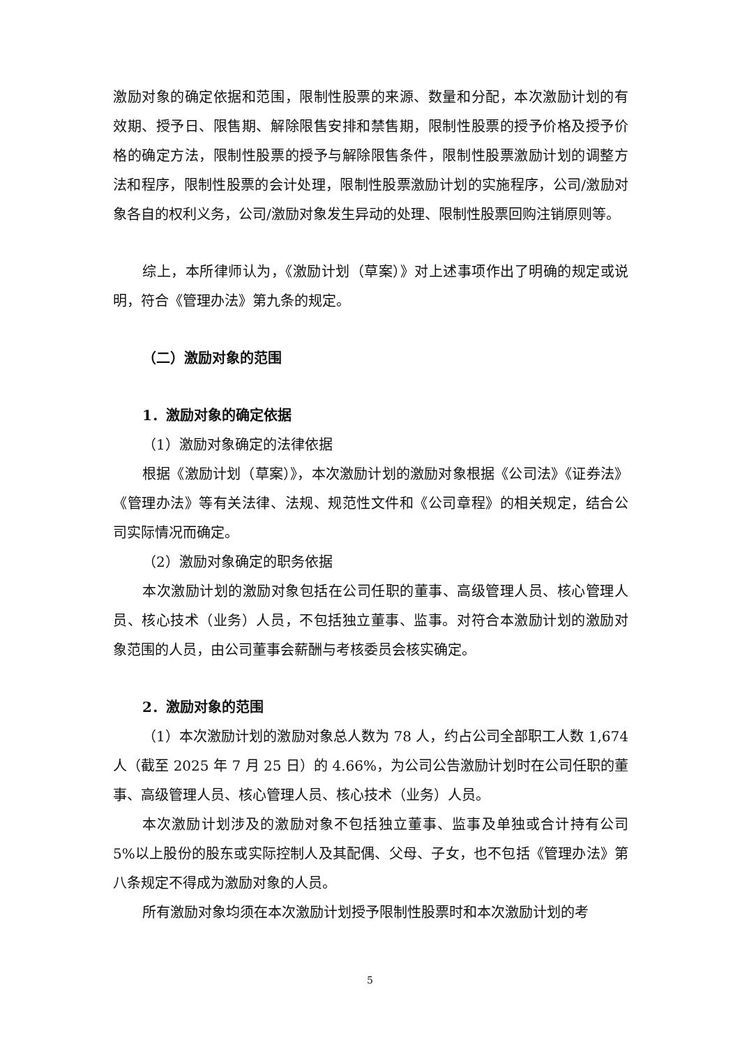激励对象的确定依据和范围，限制性股票的来源、数量和分配，本次激励计划的有效期、授予日、限售期、解除限售安排和禁售期，限制性股票的授予价格及授予价格的确定方法，限制性股票的授予与解除限售条件，限制性股票激励计划的调整方法和程序，限制性股票的会计处理，限制性股票激励计划的实施程序，公司/激励对象各自的权利义务，公司/激励对象发生异动的处理、限制性股票回购注销原则等。
综上，本所律师认为，《激励计划（草案）》对上述事项作出了明确的规定或说明，符合《管理办法》第九条的规定。
（二）激励对象的范围
1．激励对象的确定依据
（1）激励对象确定的法律依据
根据《激励计划（草案）》，本次激励计划的激励对象根据《公司法》《证券法》《管理办法》等有关法律、法规、规范性文件和《公司章程》的相关规定，结合公司实际情况而确定。
（2）激励对象确定的职务依据
本次激励计划的激励对象包括在公司任职的董事、高级管理人员、核心管理人员、核心技术（业务）人员，不包括独立董事、监事。对符合本激励计划的激励对象范围的人员，由公司董事会薪酬与考核委员会核实确定。
2．激励对象的范围
（1）本次激励计划的激励对象总人数为 78 人，约占公司全部职工人数 1,674 人（截至 2025 年 7 月 25 日）的 4.66%，为公司公告激励计划时在公司任职的董事、高级管理人员、核心管理人员、核心技术（业务）人员。
本次激励计划涉及的激励对象不包括独立董事、监事及单独或合计持有公司 5%以上股份的股东或实际控制人及其配偶、父母、子女，也不包括《管理办法》第八条规定不得成为激励对象的人员。
所有激励对象均须在本次激励计划授予限制性股票时和本次激励计划的考
5